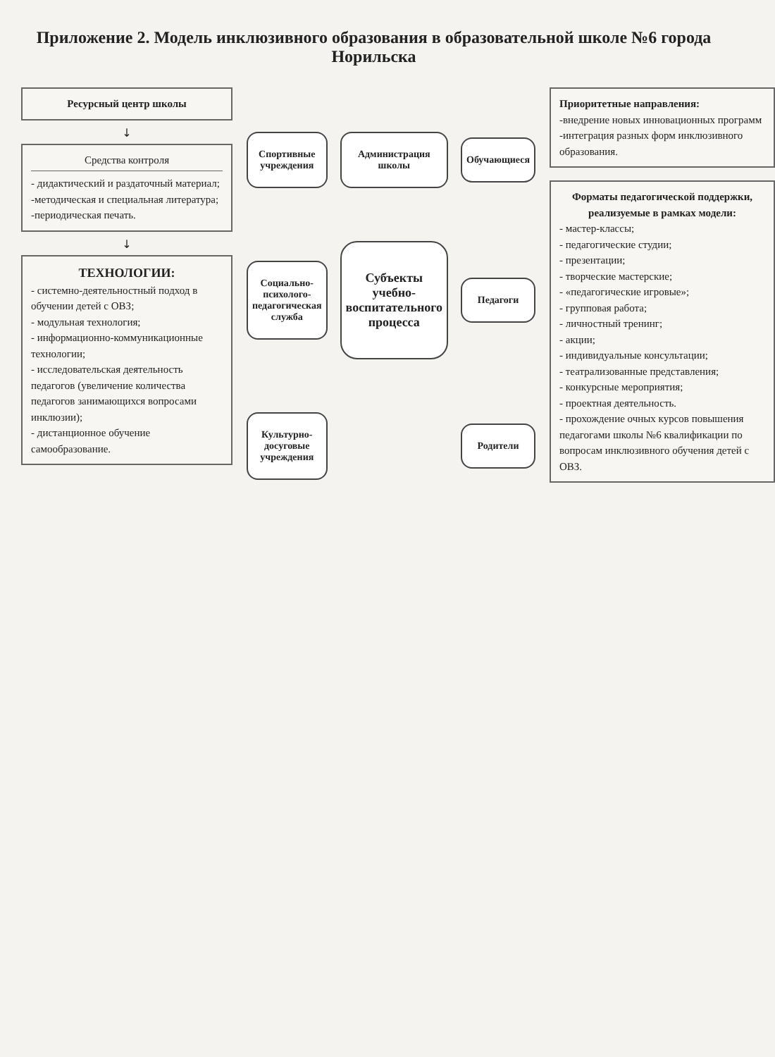Приложение 2. Модель инклюзивного образования в образовательной школе №6 города Норильска
Ресурсный центр школы
↓
Средства контроля
- дидактический и раздаточный материал;
-методическая и специальная литература;
-периодическая печать.
↓
ТЕХНОЛОГИИ:
- системно-деятельностный подход в обучении детей с ОВЗ;
- модульная технология;
- информационно-коммуникационные технологии;
- исследовательская деятельность педагогов (увеличение количества педагогов занимающихся вопросами инклюзии);
- дистанционное обучение самообразование.
Спортивные учреждения
Администрация школы
Обучающиеся
Социально-психолого-педагогическая служба
Субъекты учебно-воспитательного процесса
Педагоги
Культурно-досуговые учреждения
Родители
Приоритетные направления:
-внедрение новых инновационных программ
-интеграция разных форм инклюзивного образования.
Форматы педагогической поддержки, реализуемые в рамках модели:
- мастер-классы;
- педагогические студии;
- презентации;
- творческие мастерские;
- «педагогические игровые»;
- групповая работа;
- личностный тренинг;
- акции;
- индивидуальные консультации;
- театрализованные представления;
- конкурсные мероприятия;
- проектная деятельность.
- прохождение очных курсов повышения педагогами школы №6 квалификации по вопросам инклюзивного обучения детей с ОВЗ.